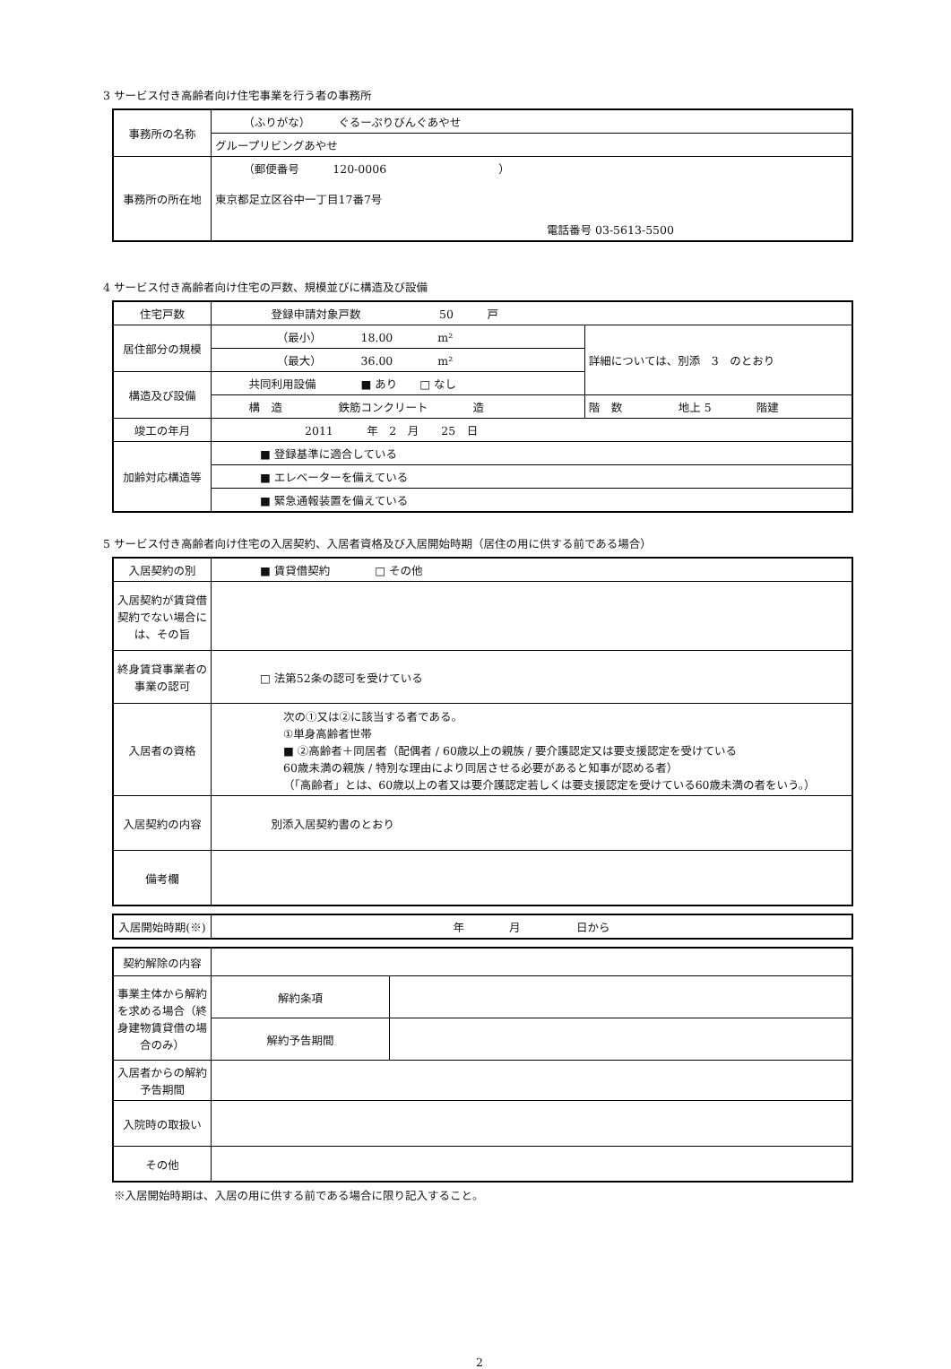3 サービス付き高齢者向け住宅事業を行う者の事務所
| 事務所の名称 | （ふりがな） ぐるーぷりびんぐあやせ |
| | グループリビングあやせ |
| 事務所の所在地 | （郵便番号 120-0006 ） 東京都足立区谷中一丁目17番7号 電話番号 03-5613-5500 |
4 サービス付き高齢者向け住宅の戸数、規模並びに構造及び設備
| 住宅戸数 | 登録申請対象戸数 50 戸 | |
| 居住部分の規模 | （最小） 18.00 m² | 詳細については、別添 3 のとおり |
| | （最大） 36.00 m² | |
| 構造及び設備 | 共同利用設備 ■ あり □ なし | |
| | 構 造 鉄筋コンクリート 造 | 階 数 地上 5 階建 |
| 竣工の年月 | 2011 年 2 月 25 日 | |
| 加齢対応構造等 | ■ 登録基準に適合している | |
| | ■ エレベーターを備えている | |
| | ■ 緊急通報装置を備えている | |
5 サービス付き高齢者向け住宅の入居契約、入居者資格及び入居開始時期（居住の用に供する前である場合）
| 入居契約の別 | ■ 賃貸借契約 □ その他 |
| 入居契約が賃貸借契約でない場合には、その旨 | |
| 終身賃貸事業者の事業の認可 | □ 法第52条の認可を受けている |
| 入居者の資格 | 次の①又は②に該当する者である。 ①単身高齢者世帯 ■ ②高齢者＋同居者（配偶者 / 60歳以上の親族 / 要介護認定又は要支援認定を受けている 60歳未満の親族 / 特別な理由により同居させる必要があると知事が認める者） （「高齢者」とは、60歳以上の者又は要介護認定若しくは要支援認定を受けている60歳未満の者をいう。） |
| 入居契約の内容 | 別添入居契約書のとおり |
| 備考欄 | |
| 入居開始時期(※) | 年 月 日から |
| 契約解除の内容 | | |
| 事業主体から解約を求める場合（終身建物賃貸借の場合のみ） | 解約条項 | |
| | 解約予告期間 | |
| 入居者からの解約予告期間 | | |
| 入院時の取扱い | | |
| その他 | | |
※入居開始時期は、入居の用に供する前である場合に限り記入すること。
2